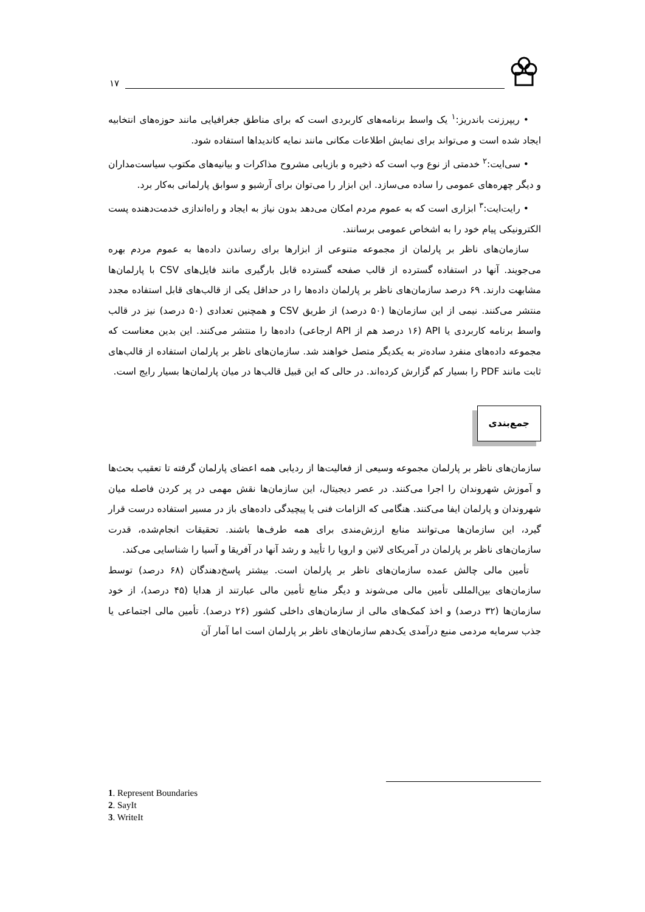۱۷
• ریپرزنت باندریز:<sup>۱</sup> یک واسط برنامه‌های کاربردی است که برای مناطق جغرافیایی مانند حوزه‌های انتخابیه ایجاد شده است و می‌تواند برای نمایش اطلاعات مکانی مانند نمایه کاندیداها استفاده شود.
• سی‌ایت:<sup>۲</sup> خدمتی از نوع وب است که ذخیره و بازیابی مشروح مذاکرات و بیانیه‌های مکتوب سیاست‌مداران و دیگر چهره‌های عمومی را ساده می‌سازد. این ابزار را می‌توان برای آرشیو و سوابق پارلمانی به‌کار برد.
• رایت‌ایت:<sup>۳</sup> ابزاری است که به عموم مردم امکان می‌دهد بدون نیاز به ایجاد و راه‌اندازی خدمت‌دهنده پست الکترونیکی پیام خود را به اشخاص عمومی برسانند.
سازمان‌های ناظر بر پارلمان از مجموعه متنوعی از ابزارها برای رساندن داده‌ها به عموم مردم بهره می‌جویند. آنها در استفاده گسترده از قالب صفحه گسترده قابل بارگیری مانند فایل‌های CSV با پارلمان‌ها مشابهت دارند. ۶۹ درصد سازمان‌های ناظر بر پارلمان داده‌ها را در حداقل یکی از قالب‌های قابل استفاده مجدد منتشر می‌کنند. نیمی از این سازمان‌ها (۵۰ درصد) از طریق CSV و همچنین تعدادی (۵۰ درصد) نیز در قالب واسط برنامه کاربردی یا API (۱۶ درصد هم از API ارجاعی) داده‌ها را منتشر می‌کنند. این بدین معناست که مجموعه داده‌های منفرد ساده‌تر به یکدیگر متصل خواهند شد. سازمان‌های ناظر بر پارلمان استفاده از قالب‌های ثابت مانند PDF را بسیار کم گزارش کرده‌اند. در حالی که این قبیل قالب‌ها در میان پارلمان‌ها بسیار رایج است.
جمع‌بندی
سازمان‌های ناظر بر پارلمان مجموعه وسیعی از فعالیت‌ها از ردیابی همه اعضای پارلمان گرفته تا تعقیب بحث‌ها و آموزش شهروندان را اجرا می‌کنند. در عصر دیجیتال، این سازمان‌ها نقش مهمی در پر کردن فاصله میان شهروندان و پارلمان ایفا می‌کنند. هنگامی که الزامات فنی یا پیچیدگی داده‌های باز در مسیر استفاده درست قرار گیرد، این سازمان‌ها می‌توانند منابع ارزش‌مندی برای همه طرف‌ها باشند. تحقیقات انجام‌شده، قدرت سازمان‌های ناظر بر پارلمان در آمریکای لاتین و اروپا را تأیید و رشد آنها در آفریقا و آسیا را شناسایی می‌کند.
تأمین مالی چالش عمده سازمان‌های ناظر بر پارلمان است. بیشتر پاسخ‌دهندگان (۶۸ درصد) توسط سازمان‌های بین‌المللی تأمین مالی می‌شوند و دیگر منابع تأمین مالی عبارتند از هدایا (۴۵ درصد)، از خود سازمان‌ها (۳۲ درصد) و اخذ کمک‌های مالی از سازمان‌های داخلی کشور (۲۶ درصد). تأمین مالی اجتماعی یا جذب سرمایه مردمی منبع درآمدی یک‌دهم سازمان‌های ناظر بر پارلمان است اما آمار آن
1. Represent Boundaries
2. SayIt
3. WriteIt